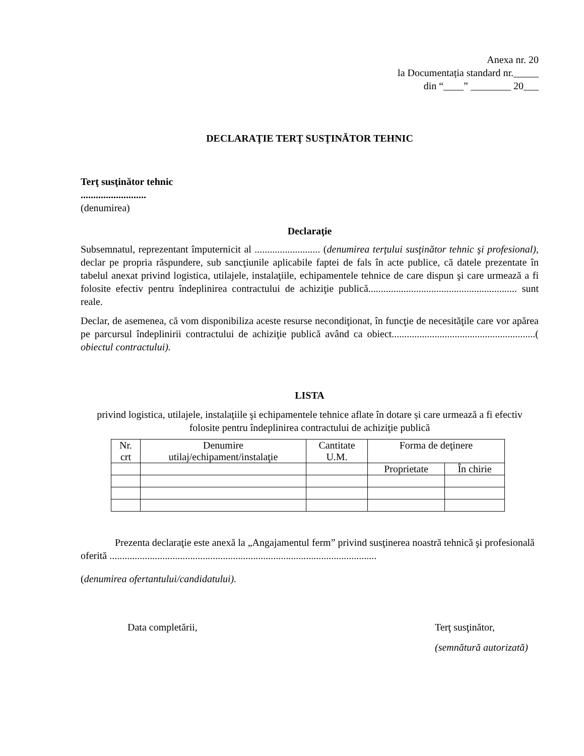Anexa nr. 20
la Documentația standard nr._____
din “____” ________ 20___
DECLARAŢIE TERŢ SUSŢINĂTOR TEHNIC
Terţ susţinător tehnic
..........................
(denumirea)
Declaraţie
Subsemnatul, reprezentant împuternicit al .......................... (denumirea terţului susţinător tehnic şi profesional), declar pe propria răspundere, sub sancţiunile aplicabile faptei de fals în acte publice, că datele prezentate în tabelul anexat privind logistica, utilajele, instalaţiile, echipamentele tehnice de care dispun şi care urmează a fi folosite efectiv pentru îndeplinirea contractului de achiziţie publică........................................................... sunt reale.
Declar, de asemenea, că vom disponibiliza aceste resurse necondiţionat, în funcţie de necesităţile care vor apărea pe parcursul îndeplinirii contractului de achiziţie publică având ca obiect.........................................................( obiectul contractului).
LISTA
privind logistica, utilajele, instalaţiile şi echipamentele tehnice aflate în dotare și care urmează a fi efectiv folosite pentru îndeplinirea contractului de achiziţie publică
| Nr. crt | Denumire utilaj/echipament/instalaţie | Cantitate U.M. | Forma de deţinere | |
| --- | --- | --- | --- | --- |
| | | | Proprietate | În chirie |
Prezenta declaraţie este anexă la „Angajamentul ferm” privind susţinerea noastră tehnică şi profesională oferită ..........................................................................................................
(denumirea ofertantului/candidatului).
Data completării, Terţ susţinător,
(semnătură autorizată)